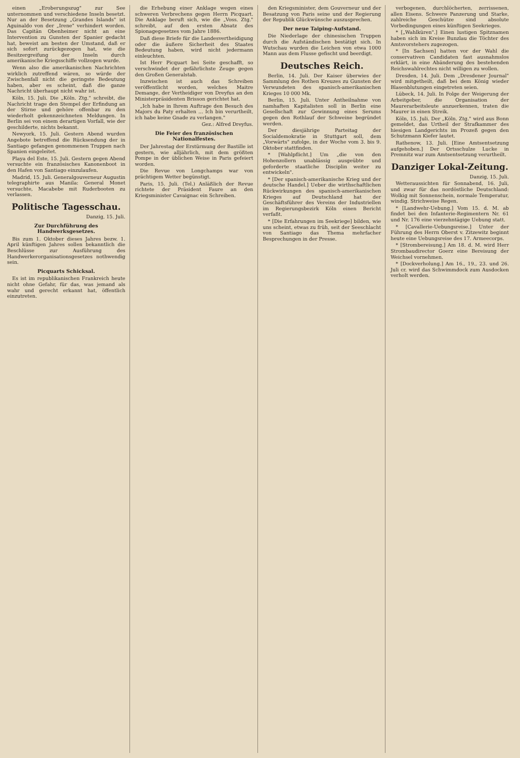einen „Eroberungszug" zur See unternommen und verschiedene Inseln besetzt. Nur an der Besetzung „Grandes Islands" ist Aguinaldo von der „Irene" verhindert worden. Das Capitän Obenheimer nicht an eine Intervention zu Gunsten der Spanier gedacht hat, beweist am besten der Umstand, daß er sich sofort zurückgezogen hat, wie die Besitzergreifung der Inseln durch amerikanische Kriegsschiffe vollzogen wurde.
Wenn also die amerikanischen Nachrichten wirklich zutreffend wären, so würde der Zwischenfall nicht die geringste Bedeutung haben, aber es scheint, daß die ganze Nachricht überhaupt nicht wahr ist.
Köln, 15. Juli. Die „Köln. Ztg." schreibt, die Nachricht trage den Stempel der Erfindung an der Stirne und gehöre offenbar zu den wiederholt gekennzeichneten Meldungen. In Berlin sei von einem derartigen Vorfall, wie der geschilderte, nichts bekannt.
Newyork, 15. Juli. Gestern Abend wurden Angebote betreffend die Rücksendung der in Santiago gefangen genommenen Truppen nach Spanien eingeleitet.
Playa del Este, 15. Juli. Gestern gegen Abend versuchte ein französisches Kanonenboot in den Hafen von Santiago einzulaufen.
Madrid, 15. Juli. Generalgouverneur Augustin telegraphirte aus Manila: General Monet versuchte, Macabebe mit Ruderbooten zu verlassen.
Politische Tagesschau.
Danzig, 15. Juli.
Zur Durchführung des Handwerksgesetzes.
Bis zum 1. Oktober dieses Jahres bezw. 1. April künftigen Jahres sollen bekanntlich die Beschlüsse zur Ausführung des Handwerkerorganisationsgesetzes nothwendig sein.
Picquarts Schicksal.
Es ist im republikanischen Frankreich heute nicht ohne Gefahr, für das, was jemand als wahr und gerecht erkannt hat, öffentlich einzutreten.
die Erhebung einer Anklage wegen eines schweren Verbrechens gegen Herrn Picquart. Die Anklage beruft sich, wie die „Voss. Ztg." schreibt, auf den ersten Absatz des Spionagegesetzes vom Jahre 1886.
Daß diese Briefe für die Landesvertheidigung oder die äußere Sicherheit des Staates Bedeutung haben, wird nicht jedermann einleuchten.
Ist Herr Picquart bei Seite geschafft, so verschwindet der gefährlichste Zeuge gegen den Großen Generalstab.
Inzwischen ist auch das Schreiben veröffentlicht worden, welches Maitre Demange, der Vertheidiger von Dreyfus an den Ministerpräsidenten Brisson gerichtet hat.
„Ich habe in Ihrem Auftrage den Besuch des Majors du Paty erhalten ... Ich bin verurtheilt, ich habe keine Gnade zu verlangen."
Gez.: Alfred Dreyfus.
Die Feier des französischen Nationalfestes.
Der Jahrestag der Erstürmung der Bastille ist gestern, wie alljährlich, mit dem größten Pompe in der üblichen Weise in Paris gefeiert worden.
Die Revue von Longchamps war von prächtigem Wetter begünstigt.
Paris, 15. Juli. (Tel.) Anläßlich der Revue richtete der Präsident Faure an den Kriegsminister Cavaignac ein Schreiben.
den Kriegsminister, dem Gouverneur und der Besatzung von Paris seine und der Regierung der Republik Glückwünsche auszusprechen.
Der neue Taiping-Aufstand.
Die Niederlage der chinesischen Truppen durch die Aufständischen bestätigt sich. In Wutschau wurden die Leichen von etwa 1000 Mann aus dem Flusse gefischt und beerdigt.
Deutsches Reich.
Berlin, 14. Juli. Der Kaiser überwies der Sammlung des Rothen Kreuzes zu Gunsten der Verwundeten des spanisch-amerikanischen Krieges 10 000 Mk.
Berlin, 15. Juli. Unter Antheilnahme von namhaften Kapitalisten soll in Berlin eine Gesellschaft zur Gewinnung eines Serums gegen den Rothlauf der Schweine begründet werden.
Der diesjährige Parteitag der Socialdemokratie in Stuttgart soll, dem „Vorwärts" zufolge, in der Woche vom 3. bis 9. Oktober stattfinden.
* [Wahlpflicht.] Um „die von den Hohenzollern unablässig ausgeübte und geforderte staatliche Disciplin weiter zu entwickeln".
* [Der spanisch-amerikanische Krieg und der deutsche Handel.] Ueber die wirthschaftlichen Rückwirkungen des spanisch-amerikanischen Krieges auf Deutschland hat der Geschäftsführer des Vereins der Industriellen im Regierungsbezirk Köln einen Bericht verfaßt.
* [Die Erfahrungen im Seekriege] bilden, wie uns scheint, etwas zu früh, seit der Seeschlacht von Santiago das Thema mehrfacher Besprechungen in der Presse.
verbogenen, durchlöcherten, zerrissenen, allen Eisens. Schwere Panzerung und Starke, zahlreiche Geschütze sind absolute Vorbedingungen eines künftigen Seekrieges.
* [„Wahlküren".] Einen lustigen Spitznamen haben sich im Kreise Bunzlau die Töchter des Amtsvorstehers zugezogen.
* [In Sachsen] hatten vor der Wahl die conservativen Candidaten fast ausnahmslos erklärt, in eine Abänderung des bestehenden Reichswahlrechtes nicht willigen zu wollen.
Dresden, 14. Juli. Dem „Dresdener Journal" wird mitgetheilt, daß bei dem König wieder Blasenblutungen eingetreten seien.
Lübeck, 14. Juli. In Folge der Weigerung der Arbeitgeber, die Organisation der Maurerarbeitsleute anzuerkennen, traten die Maurer in einen Streik.
Köln, 15. Juli. Der „Köln. Ztg." wird aus Bonn gemeldet, das Urtheil der Strafkammer des hiesigen Landgerichts im Prozeß gegen den Schutzmann Kiefer lautet.
Rathenow, 13. Juli. [Eine Amtsentsetzung aufgehoben.] Der Ortsschulze Lucke in Premnitz war zum Amtsentsetzung verurtheilt.
Danziger Lokal-Zeitung.
Danzig, 15. Juli.
Wetteraussichten für Sonnabend, 16. Juli, und zwar für das nordöstliche Deutschland: Wolkig mit Sonnenschein, normale Temperatur, windig. Strichweise Regen.
* [Landwehr-Uebung.] Vom 15. d. M. ab findet bei den Infanterie-Regimentern Nr. 61 und Nr. 176 eine vierzehntägige Uebung statt.
* [Cavallerie-Uebungsreise.] Unter der Führung des Herrn Oberst v. Zitzewitz beginnt heute eine Uebungsreise des 17. Armeecorps.
* [Strombereisung.] Am 18. d. M. wird Herr Strombaudirector Goerz eine Bereisung der Weichsel vornehmen.
* [Dockverholung.] Am 16., 19., 23. und 26. Juli cr. wird das Schwimmdock zum Ausdocken verholt werden.